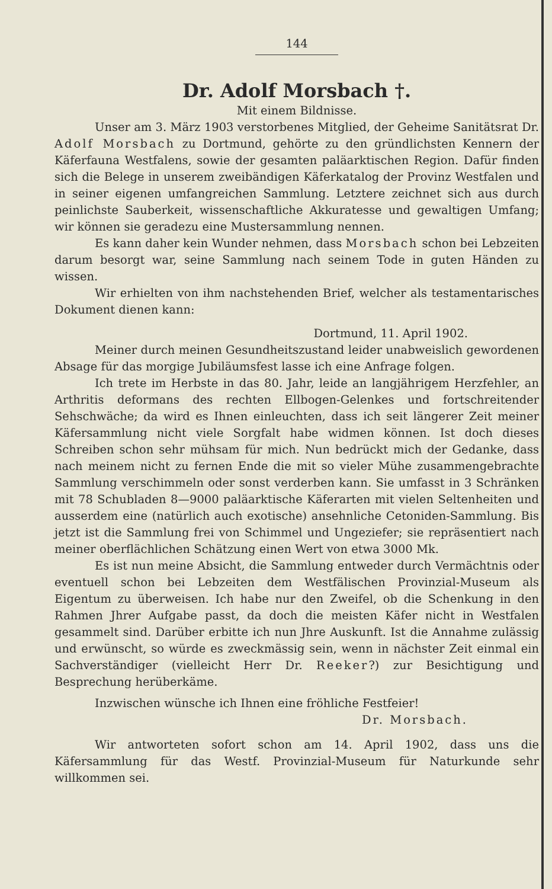144
Dr. Adolf Morsbach †.
Mit einem Bildnisse.
Unser am 3. März 1903 verstorbenes Mitglied, der Geheime Sanitätsrat Dr. Adolf Morsbach zu Dortmund, gehörte zu den gründlichsten Kennern der Käferfauna Westfalens, sowie der gesamten paläarktischen Region. Dafür finden sich die Belege in unserem zweibändigen Käferkatalog der Provinz Westfalen und in seiner eigenen umfangreichen Sammlung. Letztere zeichnet sich aus durch peinlichste Sauberkeit, wissenschaftliche Akkuratesse und gewaltigen Umfang; wir können sie geradezu eine Mustersammlung nennen.
Es kann daher kein Wunder nehmen, dass Morsbach schon bei Lebzeiten darum besorgt war, seine Sammlung nach seinem Tode in guten Händen zu wissen.
Wir erhielten von ihm nachstehenden Brief, welcher als testamentarisches Dokument dienen kann:
Dortmund, 11. April 1902.
Meiner durch meinen Gesundheitszustand leider unabweislich gewordenen Absage für das morgige Jubiläumsfest lasse ich eine Anfrage folgen.
Ich trete im Herbste in das 80. Jahr, leide an langjährigem Herzfehler, an Arthritis deformans des rechten Ellbogen-Gelenkes und fortschreitender Sehschwäche; da wird es Ihnen einleuchten, dass ich seit längerer Zeit meiner Käfersammlung nicht viele Sorgfalt habe widmen können. Ist doch dieses Schreiben schon sehr mühsam für mich. Nun bedrückt mich der Gedanke, dass nach meinem nicht zu fernen Ende die mit so vieler Mühe zusammengebrachte Sammlung verschimmeln oder sonst verderben kann. Sie umfasst in 3 Schränken mit 78 Schubladen 8—9000 paläarktische Käferarten mit vielen Seltenheiten und ausserdem eine (natürlich auch exotische) ansehnliche Cetoniden-Sammlung. Bis jetzt ist die Sammlung frei von Schimmel und Ungeziefer; sie repräsentiert nach meiner oberflächlichen Schätzung einen Wert von etwa 3000 Mk.
Es ist nun meine Absicht, die Sammlung entweder durch Vermächtnis oder eventuell schon bei Lebzeiten dem Westfälischen Provinzial-Museum als Eigentum zu überweisen. Ich habe nur den Zweifel, ob die Schenkung in den Rahmen Jhrer Aufgabe passt, da doch die meisten Käfer nicht in Westfalen gesammelt sind. Darüber erbitte ich nun Jhre Auskunft. Ist die Annahme zulässig und erwünscht, so würde es zweckmässig sein, wenn in nächster Zeit einmal ein Sachverständiger (vielleicht Herr Dr. Reeker?) zur Besichtigung und Besprechung herüberkäme.
Inzwischen wünsche ich Ihnen eine fröhliche Festfeier!
Dr. Morsbach.
Wir antworteten sofort schon am 14. April 1902, dass uns die Käfersammlung für das Westf. Provinzial-Museum für Naturkunde sehr willkommen sei.